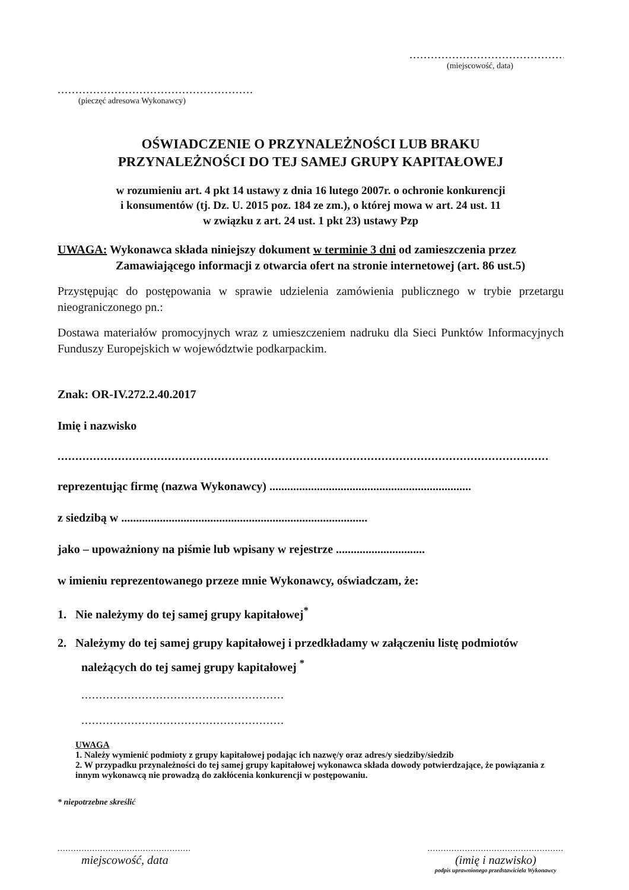.............................................
(miejscowość, data)
..................................................................
(pieczęć adresowa Wykonawcy)
OŚWIADCZENIE O PRZYNALEŻNOŚCI LUB BRAKU
PRZYNALEŻNOŚCI DO TEJ SAMEJ GRUPY KAPITAŁOWEJ
w rozumieniu art. 4 pkt 14 ustawy z dnia 16 lutego 2007r. o ochronie konkurencji
i konsumentów (tj. Dz. U. 2015 poz. 184 ze zm.), o której mowa w art. 24 ust. 11
w związku z art. 24 ust. 1 pkt 23) ustawy Pzp
UWAGA: Wykonawca składa niniejszy dokument w terminie 3 dni od zamieszczenia przez
Zamawiającego informacji z otwarcia ofert na stronie internetowej (art. 86 ust.5)
Przystępując do postępowania w sprawie udzielenia zamówienia publicznego w trybie przetargu nieograniczonego pn.:
Dostawa materiałów promocyjnych wraz z umieszczeniem nadruku dla Sieci Punktów Informacyjnych Funduszy Europejskich w województwie podkarpackim.
Znak: OR-IV.272.2.40.2017
Imię i nazwisko
..........................................................................................................................................
reprezentując firmę (nazwa Wykonawcy) ....................................................................
z siedzibą w ...................................................................................
jako – upoważniony na piśmie lub wpisany w rejestrze ..............................
w imieniu reprezentowanego przeze mnie Wykonawcy, oświadczam, że:
1. Nie należymy do tej samej grupy kapitałowej<sup>*</sup>
2. Należymy do tej samej grupy kapitałowej i przedkładamy w załączeniu listę podmiotów
należących do tej samej grupy kapitałowej <sup>*</sup>
....................................................................
....................................................................
UWAGA
1. Należy wymienić podmioty z grupy kapitałowej podając ich nazwę/y oraz adres/y siedziby/siedzib
2. W przypadku przynależności do tej samej grupy kapitałowej wykonawca składa dowody potwierdzające, że powiązania z innym wykonawcą nie prowadzą do zakłócenia konkurencji w postępowaniu.
* niepotrzebne skreślić
..................................................
miejscowość, data
...................................................
(imię i nazwisko)
podpis uprawnionego przedstawiciela Wykonawcy